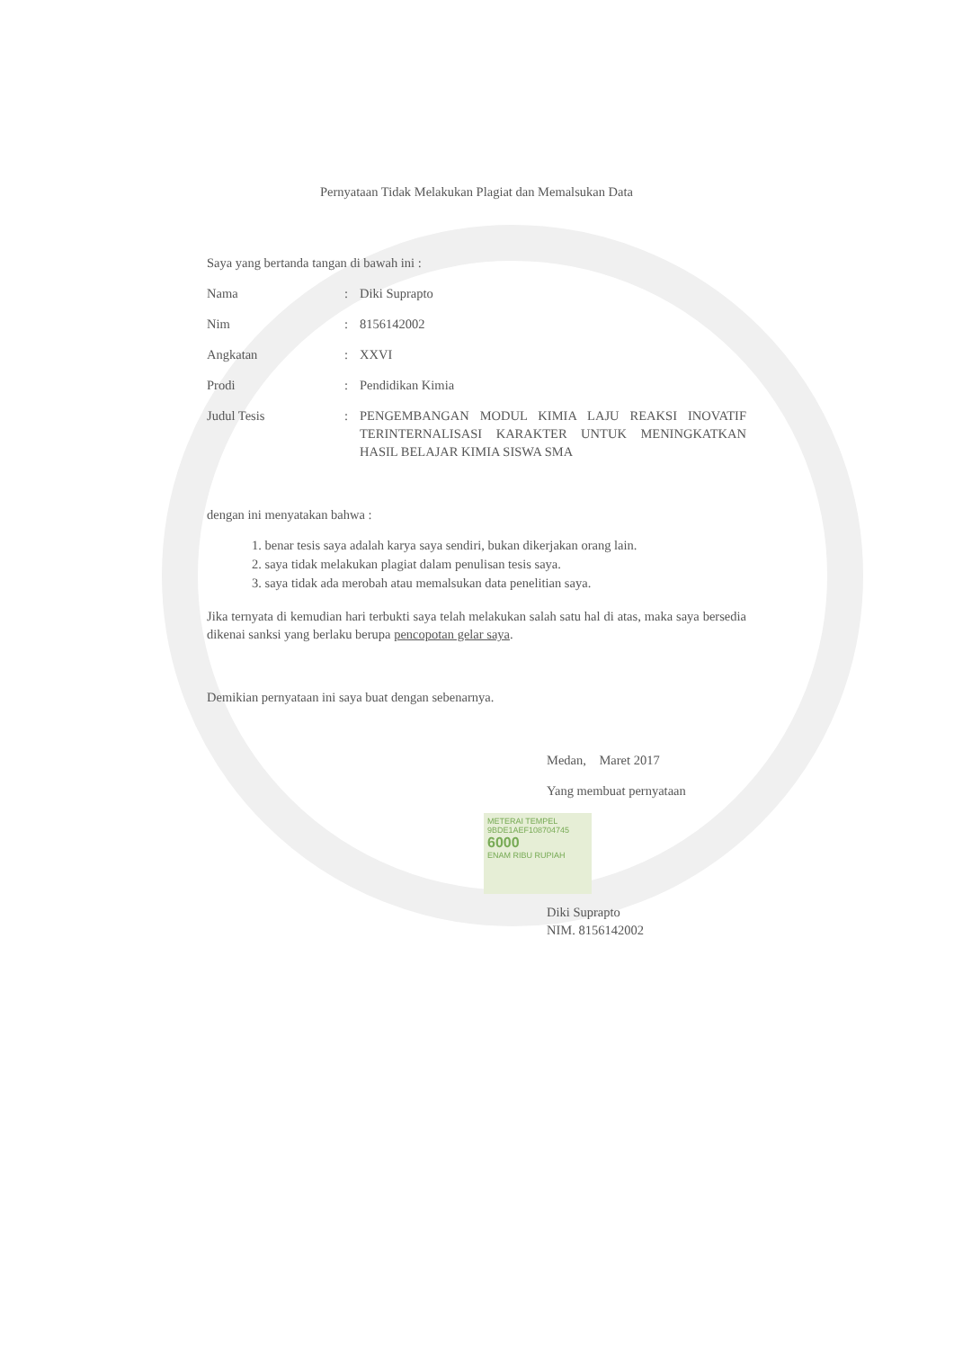Pernyataan Tidak Melakukan Plagiat dan Memalsukan Data
Saya yang bertanda tangan di bawah ini :
Nama : Diki Suprapto
Nim : 8156142002
Angkatan : XXVI
Prodi : Pendidikan Kimia
Judul Tesis : PENGEMBANGAN MODUL KIMIA LAJU REAKSI INOVATIF TERINTERNALISASI KARAKTER UNTUK MENINGKATKAN HASIL BELAJAR KIMIA SISWA SMA
dengan ini menyatakan bahwa :
1. benar tesis saya adalah karya saya sendiri, bukan dikerjakan orang lain.
2. saya tidak melakukan plagiat dalam penulisan tesis saya.
3. saya tidak ada merobah atau memalsukan data penelitian saya.
Jika ternyata di kemudian hari terbukti saya telah melakukan salah satu hal di atas, maka saya bersedia dikenai sanksi yang berlaku berupa pencopotan gelar saya.
Demikian pernyataan ini saya buat dengan sebenarnya.
Medan, Maret 2017
Yang membuat pernyataan
METERAI TEMPEL
9BDE1AEF108704745
6000
ENAM RIBU RUPIAH
Diki Suprapto
NIM. 8156142002